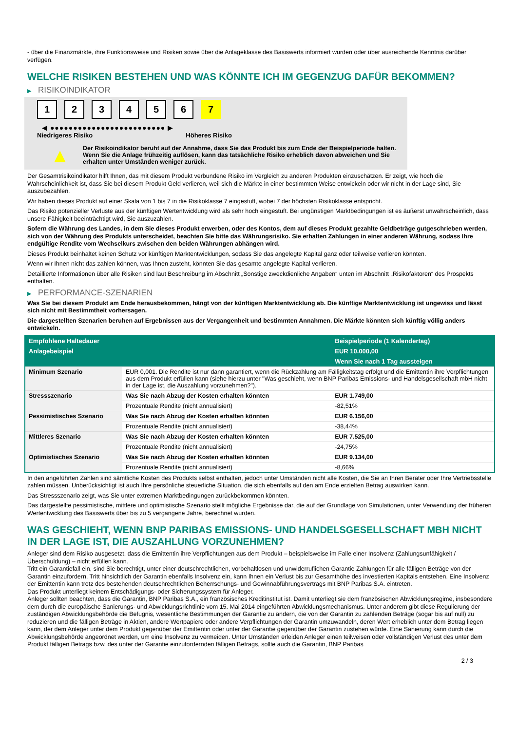- über die Finanzmärkte, ihre Funktionsweise und Risiken sowie über die Anlageklasse des Basiswerts informiert wurden oder über ausreichende Kenntnis darüber verfügen.
WELCHE RISIKEN BESTEHEN UND WAS KÖNNTE ICH IM GEGENZUG DAFÜR BEKOMMEN?
▶ RISIKOINDIKATOR
1 2 3 4 5 6 7
◀ ●●●●●●●●●●●●●●●●●●●●●●●●● ▶
Niedrigeres Risiko Höheres Risiko
▲
Der Risikoindikator beruht auf der Annahme, dass Sie das Produkt bis zum Ende der Beispielperiode halten.
Wenn Sie die Anlage frühzeitig auflösen, kann das tatsächliche Risiko erheblich davon abweichen und Sie erhalten unter Umständen weniger zurück.
Der Gesamtrisikoindikator hilft Ihnen, das mit diesem Produkt verbundene Risiko im Vergleich zu anderen Produkten einzuschätzen. Er zeigt, wie hoch die Wahrscheinlichkeit ist, dass Sie bei diesem Produkt Geld verlieren, weil sich die Märkte in einer bestimmten Weise entwickeln oder wir nicht in der Lage sind, Sie auszubezahlen.
Wir haben dieses Produkt auf einer Skala von 1 bis 7 in die Risikoklasse 7 eingestuft, wobei 7 der höchsten Risikoklasse entspricht.
Das Risiko potenzieller Verluste aus der künftigen Wertentwicklung wird als sehr hoch eingestuft. Bei ungünstigen Marktbedingungen ist es äußerst unwahrscheinlich, dass unsere Fähigkeit beeinträchtigt wird, Sie auszuzahlen.
Sofern die Währung des Landes, in dem Sie dieses Produkt erwerben, oder des Kontos, dem auf dieses Produkt gezahlte Geldbeträge gutgeschrieben werden, sich von der Währung des Produkts unterscheidet, beachten Sie bitte das Währungsrisiko. Sie erhalten Zahlungen in einer anderen Währung, sodass Ihre endgültige Rendite vom Wechselkurs zwischen den beiden Währungen abhängen wird.
Dieses Produkt beinhaltet keinen Schutz vor künftigen Marktentwicklungen, sodass Sie das angelegte Kapital ganz oder teilweise verlieren könnten.
Wenn wir Ihnen nicht das zahlen können, was Ihnen zusteht, könnten Sie das gesamte angelegte Kapital verlieren.
Detaillierte Informationen über alle Risiken sind laut Beschreibung im Abschnitt „Sonstige zweckdienliche Angaben“ unten im Abschnitt „Risikofaktoren“ des Prospekts enthalten.
▶ PERFORMANCE-SZENARIEN
Was Sie bei diesem Produkt am Ende herausbekommen, hängt von der künftigen Marktentwicklung ab. Die künftige Marktentwicklung ist ungewiss und lässt sich nicht mit Bestimmtheit vorhersagen.
Die dargestellten Szenarien beruhen auf Ergebnissen aus der Vergangenheit und bestimmten Annahmen. Die Märkte könnten sich künftig völlig anders entwickeln.
| Empfohlene Haltedauer | | Beispielperiode (1 Kalendertag) |
| --- | --- | --- |
| Anlagebeispiel | | EUR 10.000,00 |
| | | Wenn Sie nach 1 Tag aussteigen |
| Minimum Szenario | EUR 0,001. Die Rendite ist nur dann garantiert, wenn die Rückzahlung am Fälligkeitstag erfolgt und die Emittentin ihre Verpflichtungen aus dem Produkt erfüllen kann (siehe hierzu unter "Was geschieht, wenn BNP Paribas Emissions- und Handelsgesellschaft mbH nicht in der Lage ist, die Auszahlung vorzunehmen?"). | |
| Stressszenario | Was Sie nach Abzug der Kosten erhalten könnten | EUR 1.749,00 |
| | Prozentuale Rendite (nicht annualisiert) | -82,51% |
| Pessimistisches Szenario | Was Sie nach Abzug der Kosten erhalten könnten | EUR 6.156,00 |
| | Prozentuale Rendite (nicht annualisiert) | -38,44% |
| Mittleres Szenario | Was Sie nach Abzug der Kosten erhalten könnten | EUR 7.525,00 |
| | Prozentuale Rendite (nicht annualisiert) | -24,75% |
| Optimistisches Szenario | Was Sie nach Abzug der Kosten erhalten könnten | EUR 9.134,00 |
| | Prozentuale Rendite (nicht annualisiert) | -8,66% |
In den angeführten Zahlen sind sämtliche Kosten des Produkts selbst enthalten, jedoch unter Umständen nicht alle Kosten, die Sie an Ihren Berater oder Ihre Vertriebsstelle zahlen müssen. Unberücksichtigt ist auch Ihre persönliche steuerliche Situation, die sich ebenfalls auf den am Ende erzielten Betrag auswirken kann.
Das Stressszenario zeigt, was Sie unter extremen Marktbedingungen zurückbekommen könnten.
Das dargestellte pessimistische, mittlere und optimistische Szenario stellt mögliche Ergebnisse dar, die auf der Grundlage von Simulationen, unter Verwendung der früheren Wertentwicklung des Basiswerts über bis zu 5 vergangene Jahre, berechnet wurden.
WAS GESCHIEHT, WENN BNP PARIBAS EMISSIONS- UND HANDELSGESELLSCHAFT MBH NICHT IN DER LAGE IST, DIE AUSZAHLUNG VORZUNEHMEN?
Anleger sind dem Risiko ausgesetzt, dass die Emittentin ihre Verpflichtungen aus dem Produkt – beispielsweise im Falle einer Insolvenz (Zahlungsunfähigkeit / Überschuldung) – nicht erfüllen kann.
Tritt ein Garantiefall ein, sind Sie berechtigt, unter einer deutschrechtlichen, vorbehaltlosen und unwiderruflichen Garantie Zahlungen für alle fälligen Beträge von der Garantin einzufordern. Tritt hinsichtlich der Garantin ebenfalls Insolvenz ein, kann Ihnen ein Verlust bis zur Gesamthöhe des investierten Kapitals entstehen. Eine Insolvenz der Emittentin kann trotz des bestehenden deutschrechtlichen Beherrschungs- und Gewinnabführungsvertrags mit BNP Paribas S.A. eintreten.
Das Produkt unterliegt keinem Entschädigungs- oder Sicherungssystem für Anleger.
Anleger sollten beachten, dass die Garantin, BNP Paribas S.A., ein französisches Kreditinstitut ist. Damit unterliegt sie dem französischen Abwicklungsregime, insbesondere dem durch die europäische Sanierungs- und Abwicklungsrichtlinie vom 15. Mai 2014 eingeführten Abwicklungsmechanismus. Unter anderem gibt diese Regulierung der zuständigen Abwicklungsbehörde die Befugnis, wesentliche Bestimmungen der Garantie zu ändern, die von der Garantin zu zahlenden Beträge (sogar bis auf null) zu reduzieren und die fälligen Beträge in Aktien, andere Wertpapiere oder andere Verpflichtungen der Garantin umzuwandeln, deren Wert erheblich unter dem Betrag liegen kann, der dem Anleger unter dem Produkt gegenüber der Emittentin oder unter der Garantie gegenüber der Garantin zustehen würde. Eine Sanierung kann durch die Abwicklungsbehörde angeordnet werden, um eine Insolvenz zu vermeiden. Unter Umständen erleiden Anleger einen teilweisen oder vollständigen Verlust des unter dem Produkt fälligen Betrags bzw. des unter der Garantie einzufordernden fälligen Betrags, sollte auch die Garantin, BNP Paribas
2 / 3